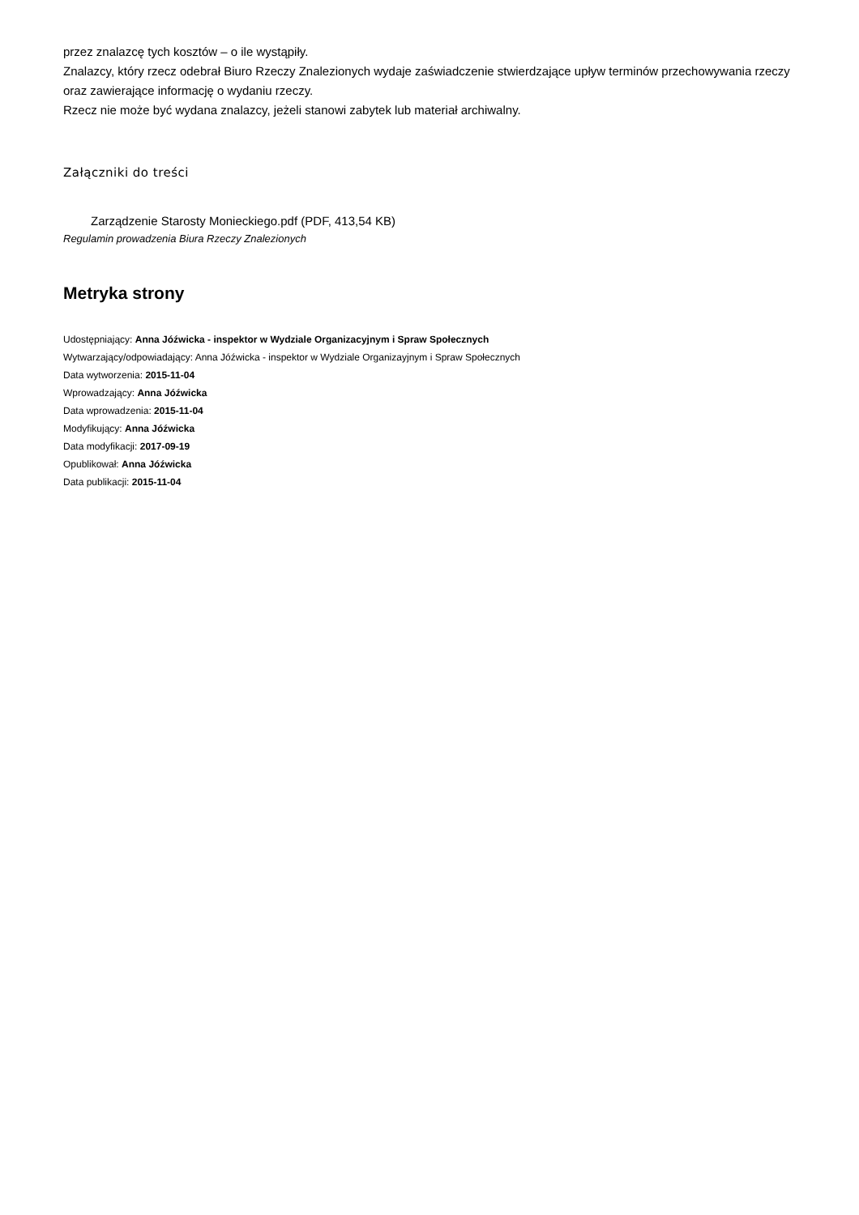przez znalazcę tych kosztów – o ile wystąpiły.
Znalazcy, który rzecz odebrał Biuro Rzeczy Znalezionych wydaje zaświadczenie stwierdzające upływ terminów przechowywania rzeczy oraz zawierające informację o wydaniu rzeczy.
Rzecz nie może być wydana znalazcy, jeżeli stanowi zabytek lub materiał archiwalny.
Załączniki do treści
Zarządzenie Starosty Monieckiego.pdf (PDF, 413,54 KB)
Regulamin prowadzenia Biura Rzeczy Znalezionych
Metryka strony
Udostępniający: Anna Jóźwicka - inspektor w Wydziale Organizacyjnym i Spraw Społecznych
Wytwarzający/odpowiadający: Anna Jóźwicka - inspektor w Wydziale Organizayjnym i Spraw Społecznych
Data wytworzenia: 2015-11-04
Wprowadzający: Anna Jóźwicka
Data wprowadzenia: 2015-11-04
Modyfikujący: Anna Jóźwicka
Data modyfikacji: 2017-09-19
Opublikował: Anna Jóźwicka
Data publikacji: 2015-11-04